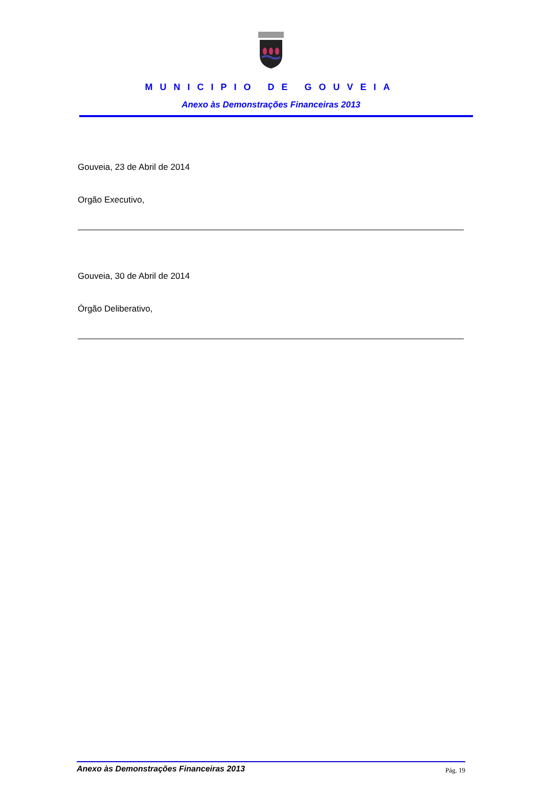MUNICIPIO DE GOUVEIA
Anexo às Demonstrações Financeiras 2013
Gouveia, 23 de Abril de 2014
Orgão Executivo,
Gouveia, 30 de Abril de 2014
Órgão Deliberativo,
Anexo às Demonstrações Financeiras 2013 Pág. 19